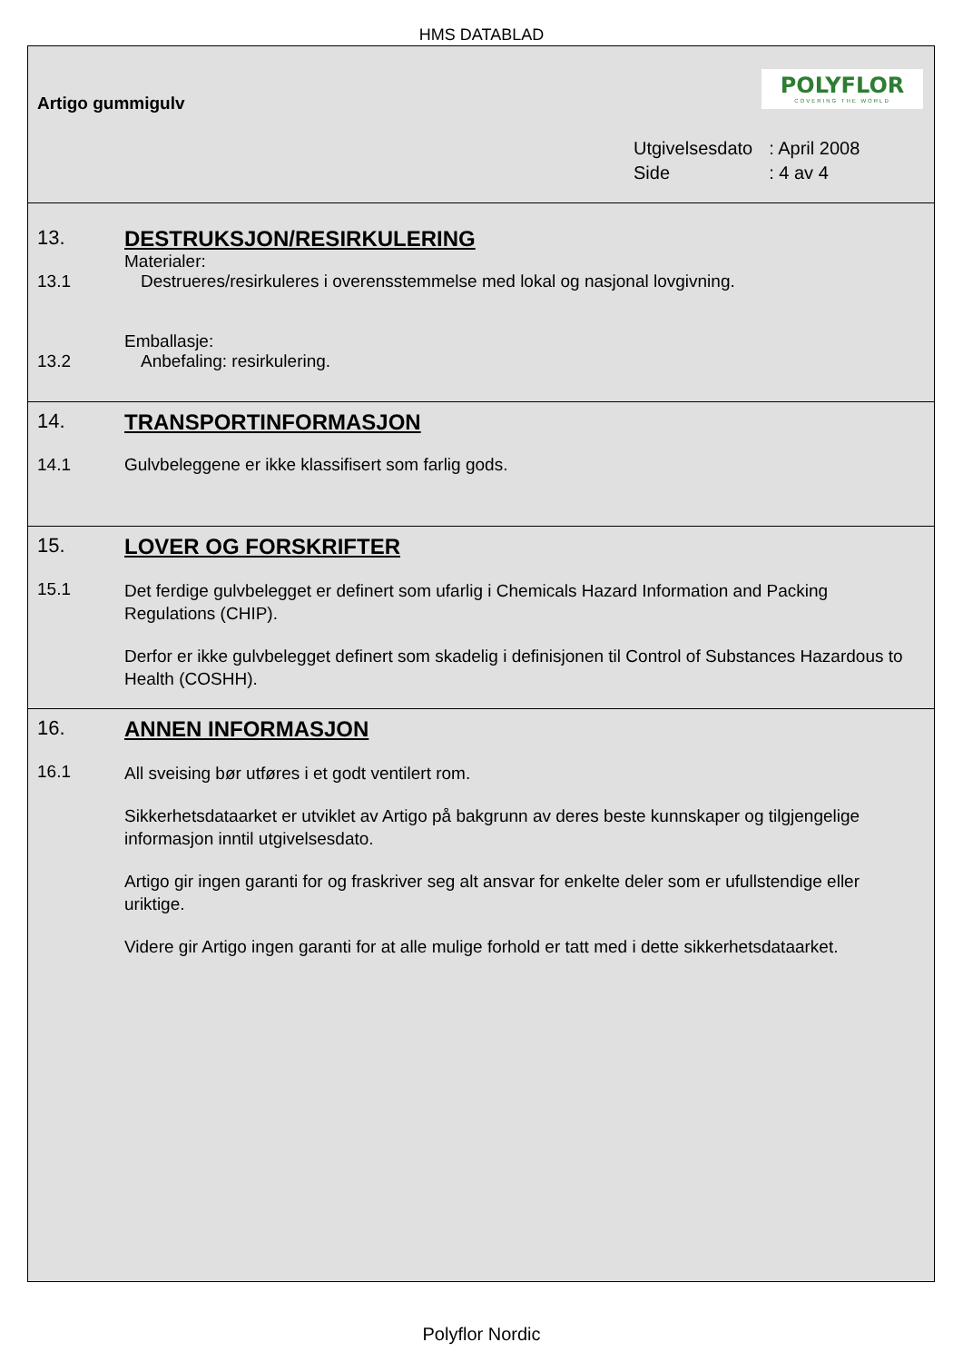HMS DATABLAD
Artigo gummigulv
POLYFLOR
COVERING THE WORLD
| Utgivelsesdato | : April 2008 |
| Side | : 4 av 4 |
13. DESTRUKSJON/RESIRKULERING
Materialer:
13.1 Destrueres/resirkuleres i overensstemmelse med lokal og nasjonal lovgivning.
Emballasje:
13.2 Anbefaling: resirkulering.
14. TRANSPORTINFORMASJON
14.1 Gulvbeleggene er ikke klassifisert som farlig gods.
15. LOVER OG FORSKRIFTER
15.1
Det ferdige gulvbelegget er definert som ufarlig i Chemicals Hazard Information and Packing Regulations (CHIP).
Derfor er ikke gulvbelegget definert som skadelig i definisjonen til Control of Substances Hazardous to Health (COSHH).
16. ANNEN INFORMASJON
16.1
All sveising bør utføres i et godt ventilert rom.
Sikkerhetsdataarket er utviklet av Artigo på bakgrunn av deres beste kunnskaper og tilgjengelige informasjon inntil utgivelsesdato.
Artigo gir ingen garanti for og fraskriver seg alt ansvar for enkelte deler som er ufullstendige eller uriktige.
Videre gir Artigo ingen garanti for at alle mulige forhold er tatt med i dette sikkerhetsdataarket.
Polyflor Nordic